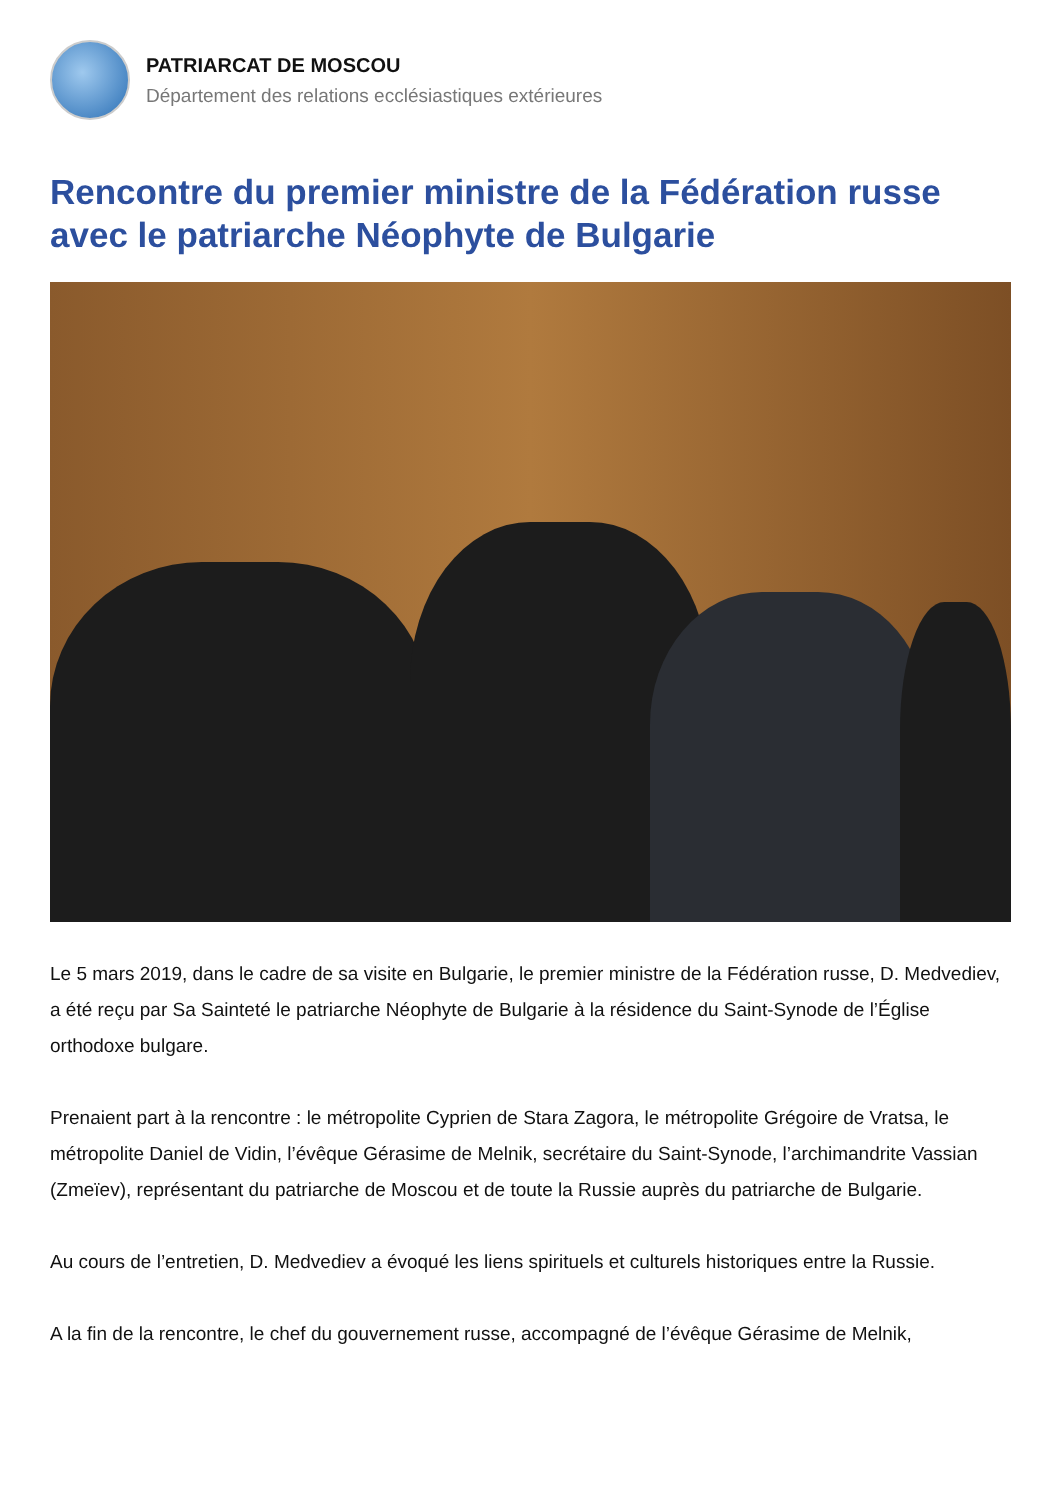PATRIARCAT DE MOSCOU
Département des relations ecclésiastiques extérieures
Rencontre du premier ministre de la Fédération russe avec le patriarche Néophyte de Bulgarie
Le 5 mars 2019, dans le cadre de sa visite en Bulgarie, le premier ministre de la Fédération russe, D. Medvediev, a été reçu par Sa Sainteté le patriarche Néophyte de Bulgarie à la résidence du Saint-Synode de l’Église orthodoxe bulgare.
Prenaient part à la rencontre : le métropolite Cyprien de Stara Zagora, le métropolite Grégoire de Vratsa, le métropolite Daniel de Vidin, l’évêque Gérasime de Melnik, secrétaire du Saint-Synode, l’archimandrite Vassian (Zmeïev), représentant du patriarche de Moscou et de toute la Russie auprès du patriarche de Bulgarie.
Au cours de l’entretien, D. Medvediev a évoqué les liens spirituels et culturels historiques entre la Russie.
A la fin de la rencontre, le chef du gouvernement russe, accompagné de l’évêque Gérasime de Melnik,